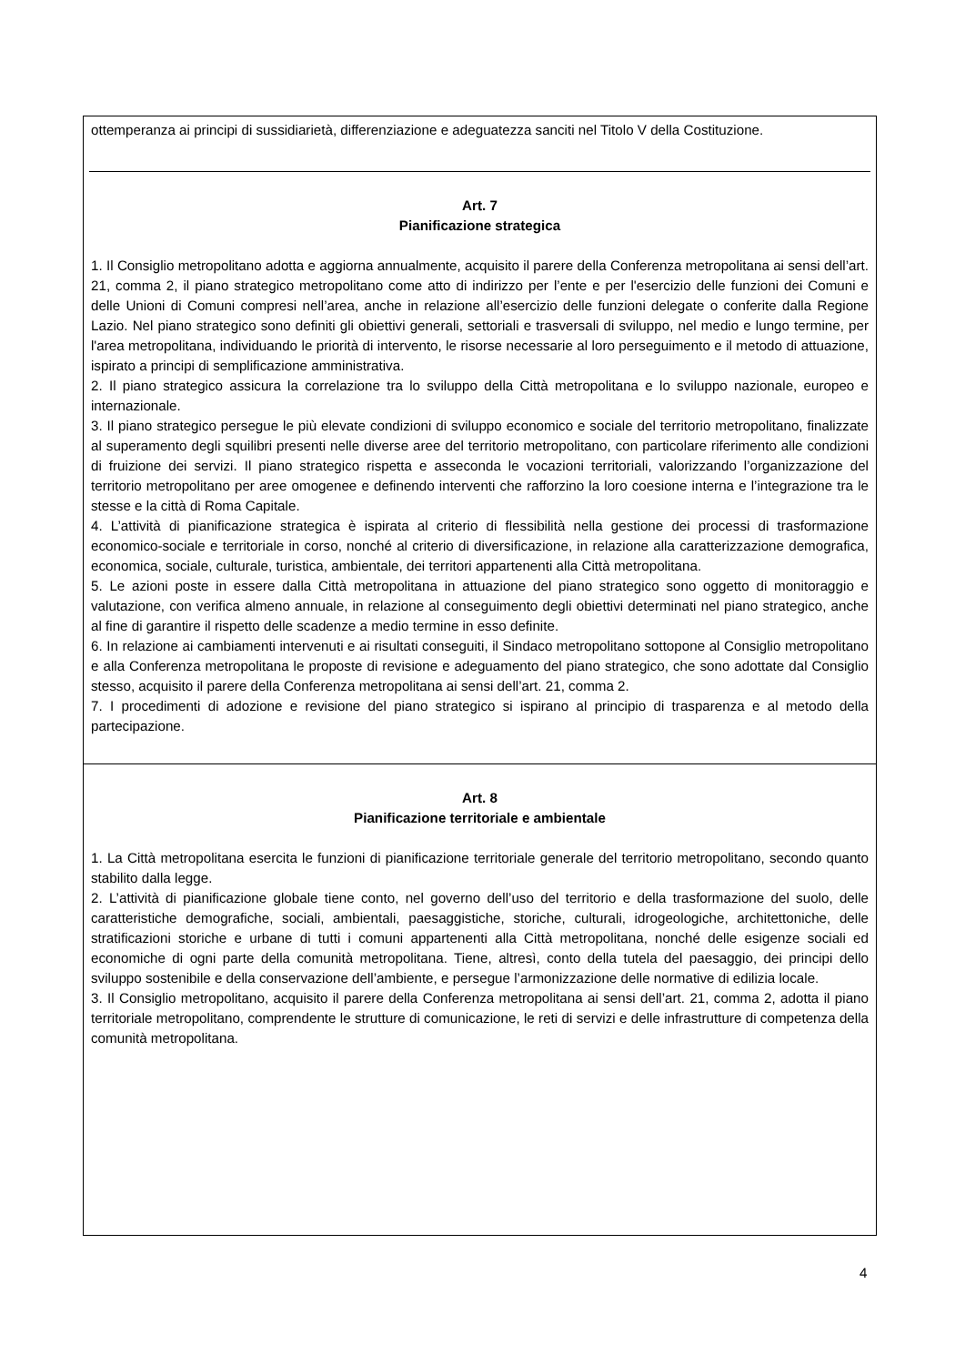ottemperanza ai principi di sussidiarietà, differenziazione e adeguatezza sanciti nel Titolo V della Costituzione.
Art. 7
Pianificazione strategica
1. Il Consiglio metropolitano adotta e aggiorna annualmente, acquisito il parere della Conferenza metropolitana ai sensi dell’art. 21, comma 2, il piano strategico metropolitano come atto di indirizzo per l’ente e per l'esercizio delle funzioni dei Comuni e delle Unioni di Comuni compresi nell’area, anche in relazione all’esercizio delle funzioni delegate o conferite dalla Regione Lazio. Nel piano strategico sono definiti gli obiettivi generali, settoriali e trasversali di sviluppo, nel medio e lungo termine, per l'area metropolitana, individuando le priorità di intervento, le risorse necessarie al loro perseguimento e il metodo di attuazione, ispirato a principi di semplificazione amministrativa.
2. Il piano strategico assicura la correlazione tra lo sviluppo della Città metropolitana e lo sviluppo nazionale, europeo e internazionale.
3. Il piano strategico persegue le più elevate condizioni di sviluppo economico e sociale del territorio metropolitano, finalizzate al superamento degli squilibri presenti nelle diverse aree del territorio metropolitano, con particolare riferimento alle condizioni di fruizione dei servizi. Il piano strategico rispetta e asseconda le vocazioni territoriali, valorizzando l’organizzazione del territorio metropolitano per aree omogenee e definendo interventi che rafforzino la loro coesione interna e l’integrazione tra le stesse e la città di Roma Capitale.
4. L’attività di pianificazione strategica è ispirata al criterio di flessibilità nella gestione dei processi di trasformazione economico-sociale e territoriale in corso, nonché al criterio di diversificazione, in relazione alla caratterizzazione demografica, economica, sociale, culturale, turistica, ambientale, dei territori appartenenti alla Città metropolitana.
5. Le azioni poste in essere dalla Città metropolitana in attuazione del piano strategico sono oggetto di monitoraggio e valutazione, con verifica almeno annuale, in relazione al conseguimento degli obiettivi determinati nel piano strategico, anche al fine di garantire il rispetto delle scadenze a medio termine in esso definite.
6. In relazione ai cambiamenti intervenuti e ai risultati conseguiti, il Sindaco metropolitano sottopone al Consiglio metropolitano e alla Conferenza metropolitana le proposte di revisione e adeguamento del piano strategico, che sono adottate dal Consiglio stesso, acquisito il parere della Conferenza metropolitana ai sensi dell’art. 21, comma 2.
7. I procedimenti di adozione e revisione del piano strategico si ispirano al principio di trasparenza e al metodo della partecipazione.
Art. 8
Pianificazione territoriale e ambientale
1. La Città metropolitana esercita le funzioni di pianificazione territoriale generale del territorio metropolitano, secondo quanto stabilito dalla legge.
2. L’attività di pianificazione globale tiene conto, nel governo dell’uso del territorio e della trasformazione del suolo, delle caratteristiche demografiche, sociali, ambientali, paesaggistiche, storiche, culturali, idrogeologiche, architettoniche, delle stratificazioni storiche e urbane di tutti i comuni appartenenti alla Città metropolitana, nonché delle esigenze sociali ed economiche di ogni parte della comunità metropolitana. Tiene, altresì, conto della tutela del paesaggio, dei principi dello sviluppo sostenibile e della conservazione dell’ambiente, e persegue l’armonizzazione delle normative di edilizia locale.
3. Il Consiglio metropolitano, acquisito il parere della Conferenza metropolitana ai sensi dell’art. 21, comma 2, adotta il piano territoriale metropolitano, comprendente le strutture di comunicazione, le reti di servizi e delle infrastrutture di competenza della comunità metropolitana.
4